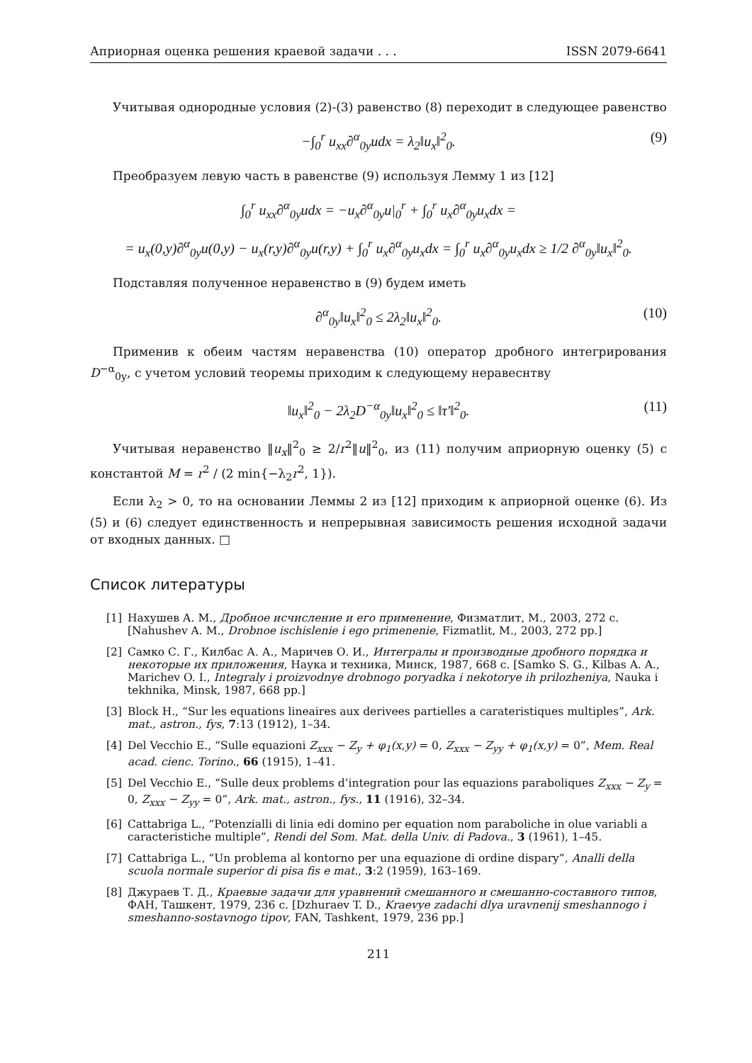Априорная оценка решения краевой задачи . . . ISSN 2079-6641
Учитывая однородные условия (2)-(3) равенство (8) переходит в следующее равенство
−∫<sub>0</sub><sup>r</sup> u<sub>xx</sub>∂<sup>α</sup><sub>0y</sub>udx = λ<sub>2</sub>‖u<sub>x</sub>‖<sup>2</sup><sub>0</sub>. (9)
Преобразуем левую часть в равенстве (9) используя Лемму 1 из [12]
∫<sub>0</sub><sup>r</sup> u<sub>xx</sub>∂<sup>α</sup><sub>0y</sub>udx = −u<sub>x</sub>∂<sup>α</sup><sub>0y</sub>u|<sub>0</sub><sup>r</sup> + ∫<sub>0</sub><sup>r</sup> u<sub>x</sub>∂<sup>α</sup><sub>0y</sub>u<sub>x</sub>dx =
= u<sub>x</sub>(0,y)∂<sup>α</sup><sub>0y</sub>u(0,y) − u<sub>x</sub>(r,y)∂<sup>α</sup><sub>0y</sub>u(r,y) + ∫<sub>0</sub><sup>r</sup> u<sub>x</sub>∂<sup>α</sup><sub>0y</sub>u<sub>x</sub>dx = ∫<sub>0</sub><sup>r</sup> u<sub>x</sub>∂<sup>α</sup><sub>0y</sub>u<sub>x</sub>dx ≥ 1/2 ∂<sup>α</sup><sub>0y</sub>‖u<sub>x</sub>‖<sup>2</sup><sub>0</sub>.
Подставляя полученное неравенство в (9) будем иметь
∂<sup>α</sup><sub>0y</sub>‖u<sub>x</sub>‖<sup>2</sup><sub>0</sub> ≤ 2λ<sub>2</sub>‖u<sub>x</sub>‖<sup>2</sup><sub>0</sub>. (10)
Применив к обеим частям неравенства (10) оператор дробного интегрирования D<sup>−α</sup><sub>0y</sub>, с учетом условий теоремы приходим к следующему неравеснтву
‖u<sub>x</sub>‖<sup>2</sup><sub>0</sub> − 2λ<sub>2</sub>D<sup>−α</sup><sub>0y</sub>‖u<sub>x</sub>‖<sup>2</sup><sub>0</sub> ≤ ‖τ′‖<sup>2</sup><sub>0</sub>. (11)
Учитывая неравенство ‖u<sub>x</sub>‖<sup>2</sup><sub>0</sub> ≥ 2/r<sup>2</sup>‖u‖<sup>2</sup><sub>0</sub>, из (11) получим априорную оценку (5) с константой M = r<sup>2</sup> / (2 min{−λ<sub>2</sub>r<sup>2</sup>, 1}).
Если λ<sub>2</sub> > 0, то на основании Леммы 2 из [12] приходим к априорной оценке (6). Из (5) и (6) следует единственность и непрерывная зависимость решения исходной задачи от входных данных. □
Список литературы
[1] Нахушев А. М., Дробное исчисление и его применение, Физматлит, М., 2003, 272 с. [Nahushev A. M., Drobnoe ischislenie i ego primenenie, Fizmatlit, M., 2003, 272 pp.]
[2] Самко С. Г., Килбас А. А., Маричев О. И., Интегралы и производные дробного порядка и некоторые их приложения, Наука и техника, Минск, 1987, 668 с. [Samko S. G., Kilbas A. A., Marichev O. I., Integraly i proizvodnye drobnogo poryadka i nekotorye ih prilozheniya, Nauka i tekhnika, Minsk, 1987, 668 pp.]
[3] Block H., “Sur les equations lineaires aux derivees partielles a carateristiques multiples”, Ark. mat., astron., fys, 7:13 (1912), 1–34.
[4] Del Vecchio E., “Sulle equazioni Z<sub>xxx</sub> − Z<sub>y</sub> + φ<sub>1</sub>(x,y) = 0, Z<sub>xxx</sub> − Z<sub>yy</sub> + φ<sub>1</sub>(x,y) = 0”, Mem. Real acad. cienc. Torino., 66 (1915), 1–41.
[5] Del Vecchio E., “Sulle deux problems d’integration pour las equazions paraboliques Z<sub>xxx</sub> − Z<sub>y</sub> = 0, Z<sub>xxx</sub> − Z<sub>yy</sub> = 0”, Ark. mat., astron., fys., 11 (1916), 32–34.
[6] Cattabriga L., “Potenzialli di linia edi domino per equation nom paraboliche in olue variabli a caracteristiche multiple”, Rendi del Som. Mat. della Univ. di Padova., 3 (1961), 1–45.
[7] Cattabriga L., “Un problema al kontorno per una equazione di ordine dispary”, Analli della scuola normale superior di pisa fis e mat., 3:2 (1959), 163–169.
[8] Джураев Т. Д., Краевые задачи для уравнений смешанного и смешанно-составного типов, ФАН, Ташкент, 1979, 236 с. [Dzhuraev T. D., Kraevye zadachi dlya uravnenij smeshannogo i smeshanno-sostavnogo tipov, FAN, Tashkent, 1979, 236 pp.]
211